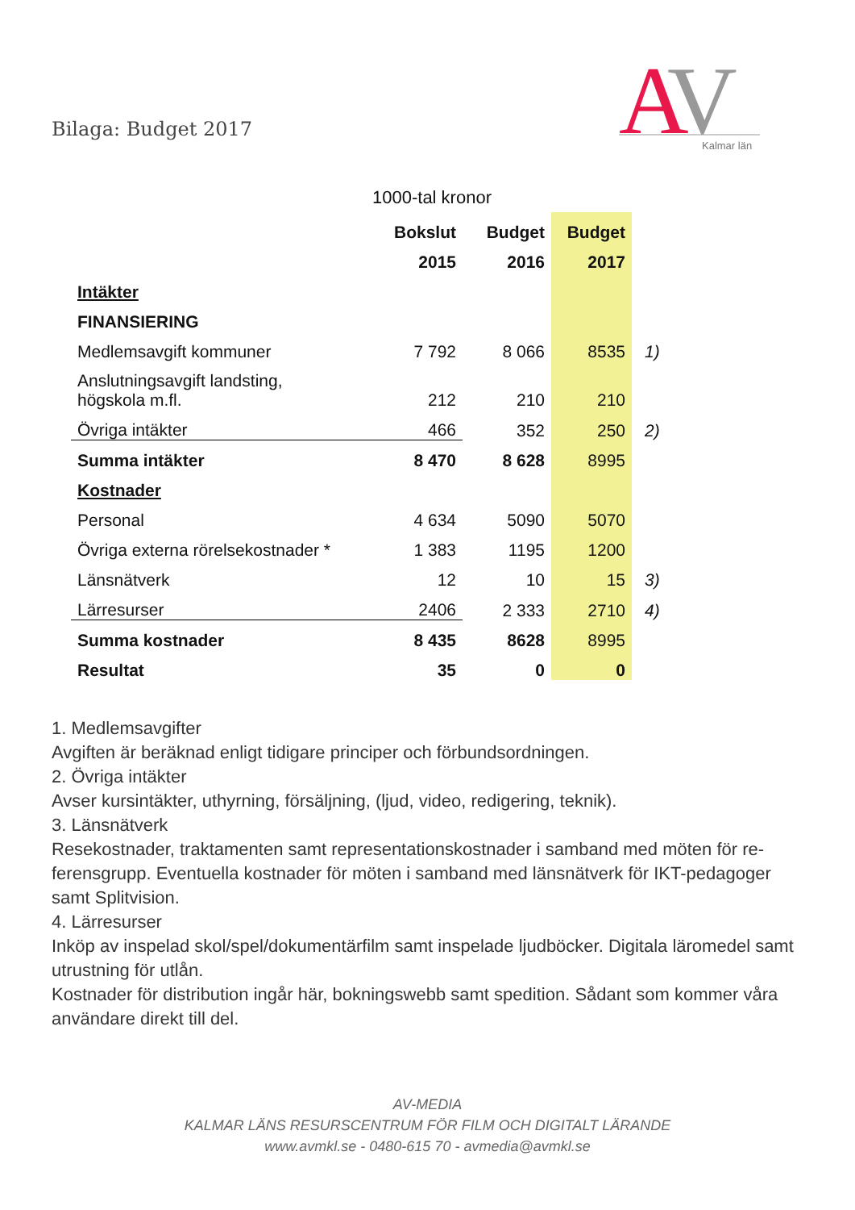Bilaga: Budget 2017
A
V
Kalmar län
1000-tal kronor
| | Bokslut | Budget | Budget | |
| --- | --- | --- | --- | --- |
| | 2015 | 2016 | 2017 | |
| Intäkter | | | | |
| FINANSIERING | | | | |
| Medlemsavgift kommuner | 7 792 | 8 066 | 8535 | 1) |
| Anslutningsavgift landsting, högskola m.fl. | 212 | 210 | 210 | |
| Övriga intäkter | 466 | 352 | 250 | 2) |
| Summa intäkter | 8 470 | 8 628 | 8995 | |
| Kostnader | | | | |
| Personal | 4 634 | 5090 | 5070 | |
| Övriga externa rörelsekostnader * | 1 383 | 1195 | 1200 | |
| Länsnätverk | 12 | 10 | 15 | 3) |
| Lärresurser | 2406 | 2 333 | 2710 | 4) |
| Summa kostnader | 8 435 | 8628 | 8995 | |
| Resultat | 35 | 0 | 0 | |
1. Medlemsavgifter
Avgiften är beräknad enligt tidigare principer och förbundsordningen.
2. Övriga intäkter
Avser kursintäkter, uthyrning, försäljning, (ljud, video, redigering, teknik).
3. Länsnätverk
Resekostnader, traktamenten samt representationskostnader i samband med möten för re-ferensgrupp. Eventuella kostnader för möten i samband med länsnätverk för IKT-pedagoger samt Splitvision.
4. Lärresurser
Inköp av inspelad skol/spel/dokumentärfilm samt inspelade ljudböcker. Digitala läromedel samt utrustning för utlån.
Kostnader för distribution ingår här, bokningswebb samt spedition. Sådant som kommer våra användare direkt till del.
AV-MEDIA
KALMAR LÄNS RESURSCENTRUM FÖR FILM OCH DIGITALT LÄRANDE
www.avmkl.se - 0480-615 70 - avmedia@avmkl.se